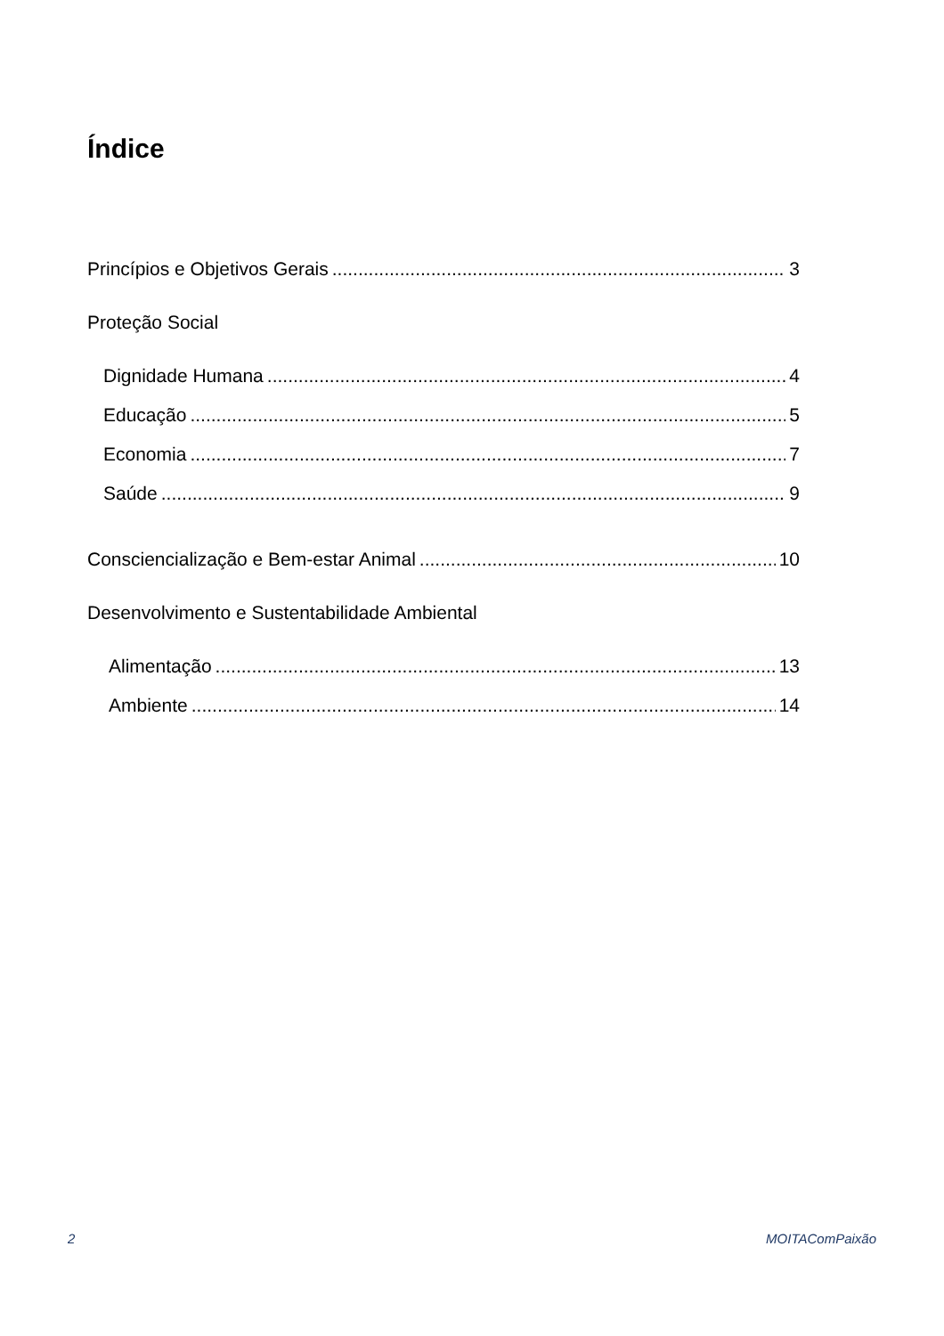Índice
Princípios e Objetivos Gerais 3
Proteção Social
Dignidade Humana 4
Educação 5
Economia 7
Saúde 9
Consciencialização e Bem-estar Animal 10
Desenvolvimento e Sustentabilidade Ambiental
Alimentação 13
Ambiente 14
2 MOITAComPaixão